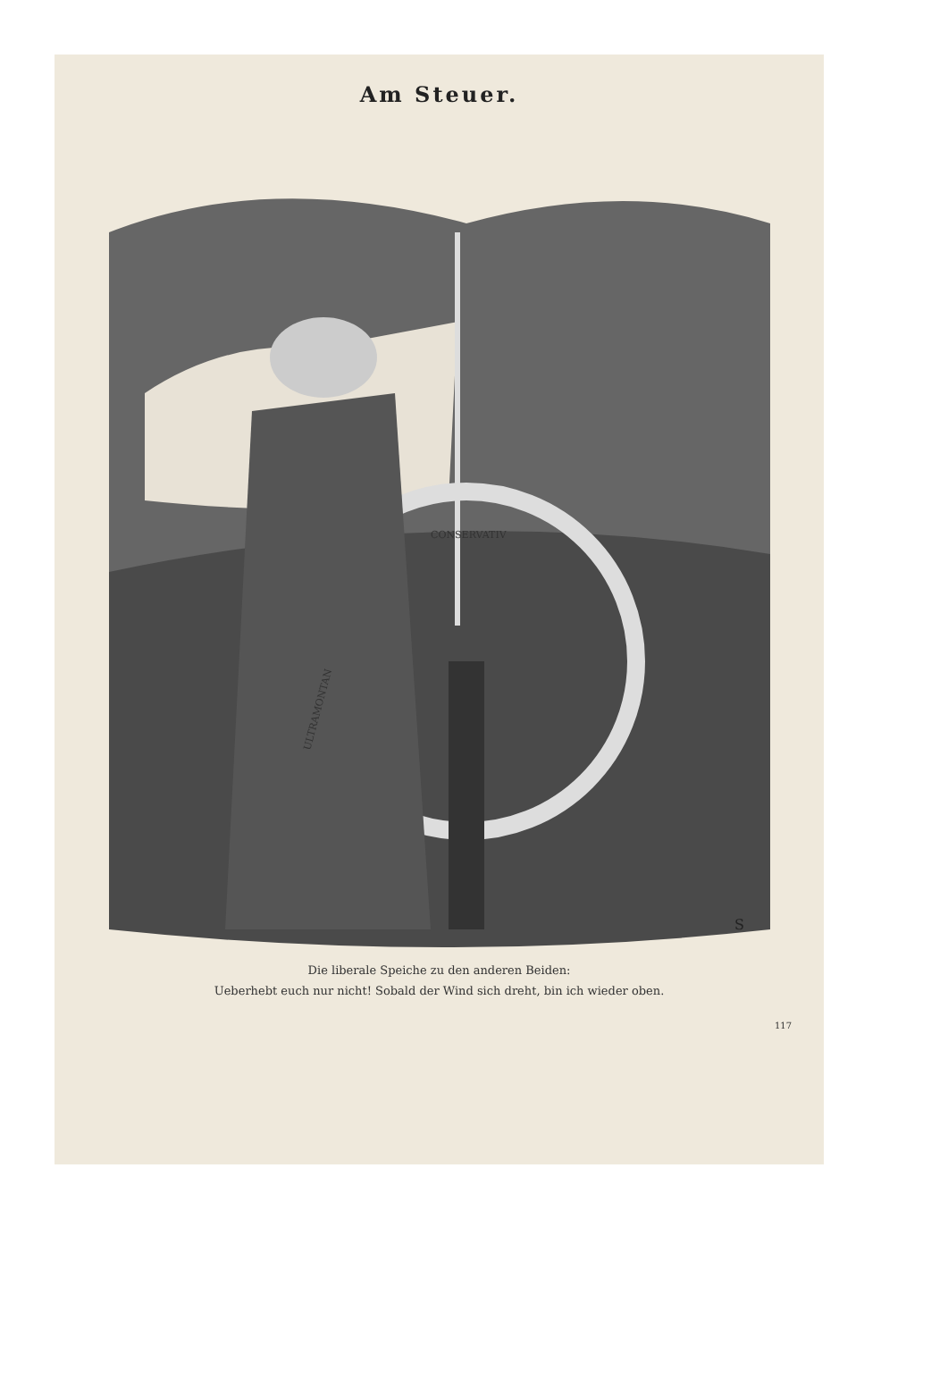Am Steuer.
CONSERVATIV
ULTRAMONTAN
S
Die liberale Speiche zu den anderen Beiden:
Ueberhebt euch nur nicht! Sobald der Wind sich dreht, bin ich wieder oben.
117